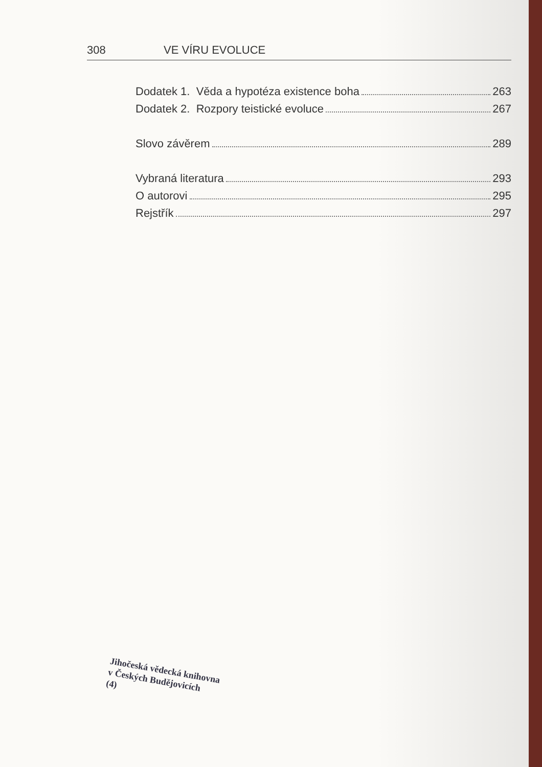308 VE VÍRU EVOLUCE
Dodatek 1. Věda a hypotéza existence boha 263
Dodatek 2. Rozpory teistické evoluce 267
Slovo závěrem 289
Vybraná literatura 293
O autorovi 295
Rejstřík 297
Jihočeská vědecká knihovna
v Českých Budějovicích
(4)